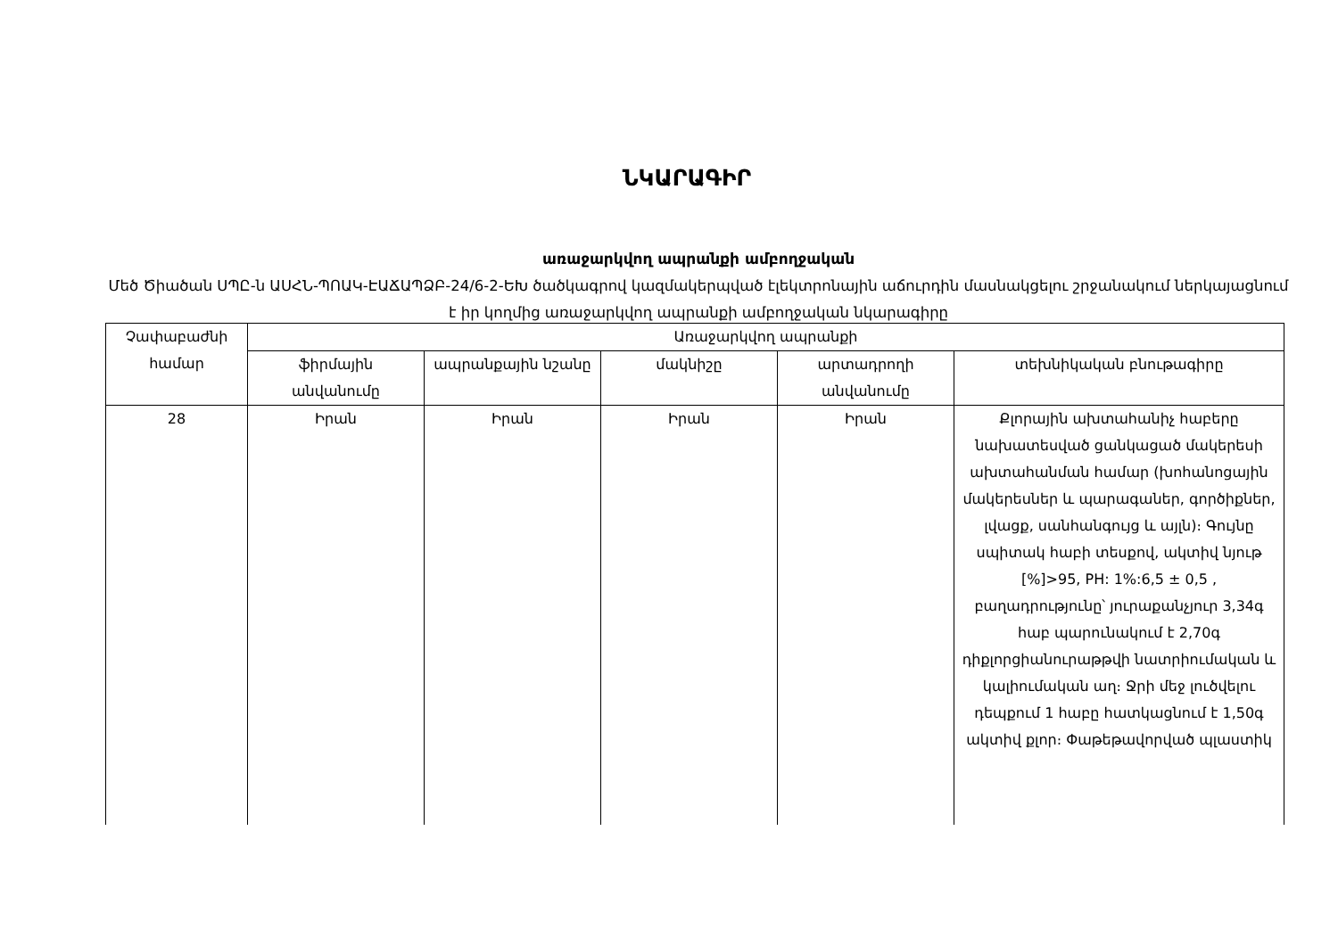ՆԿԱՐԱԳԻՐ
առաջարկվող ապրանքի ամբողջական
Մեծ Ծիածան ՍՊԸ-ն ԱՍՀՆ-ՊՈԱԿ-ԷԱՃԱՊՁԲ-24/6-2-ԵԽ ծածկագրով կազմակերպված էլեկտրոնային աճուրդին մասնակցելու շրջանակում ներկայացնում է իր կողմից առաջարկվող ապրանքի ամբողջական նկարագիրը
| Չափաբաժնի համար | Առաջարկվող ապրանքի | | | | |
| --- | --- | --- | --- | --- | --- |
| | ֆիրմային անվանումը | ապրանքային նշանը | մակնիշը | արտադրողի անվանումը | տեխնիկական բնութագիրը |
| 28 | Իրան | Իրան | Իրան | Իրան | Քլորային ախտահանիչ հաբերը նախատեսված ցանկացած մակերեսի ախտահանման համար (խոհանոցային մակերեսներ և պարագաներ, գործիքներ, լվացք, սանհանգույց և այլն)։ Գույնը սպիտակ հաբի տեսքով, ակտիվ նյութ [%]>95, PH: 1%:6,5 ± 0,5 , բաղադրությունը՝ յուրաքանչյուր 3,34գ հաբ պարունակում է 2,70գ դիքլորցիանուրաթթվի նատրիումական և կալիումական աղ։ Ջրի մեջ լուծվելու դեպքում 1 հաբը հատկացնում է 1,50գ ակտիվ քլոր։ Փաթեթավորված պլաստիկ |